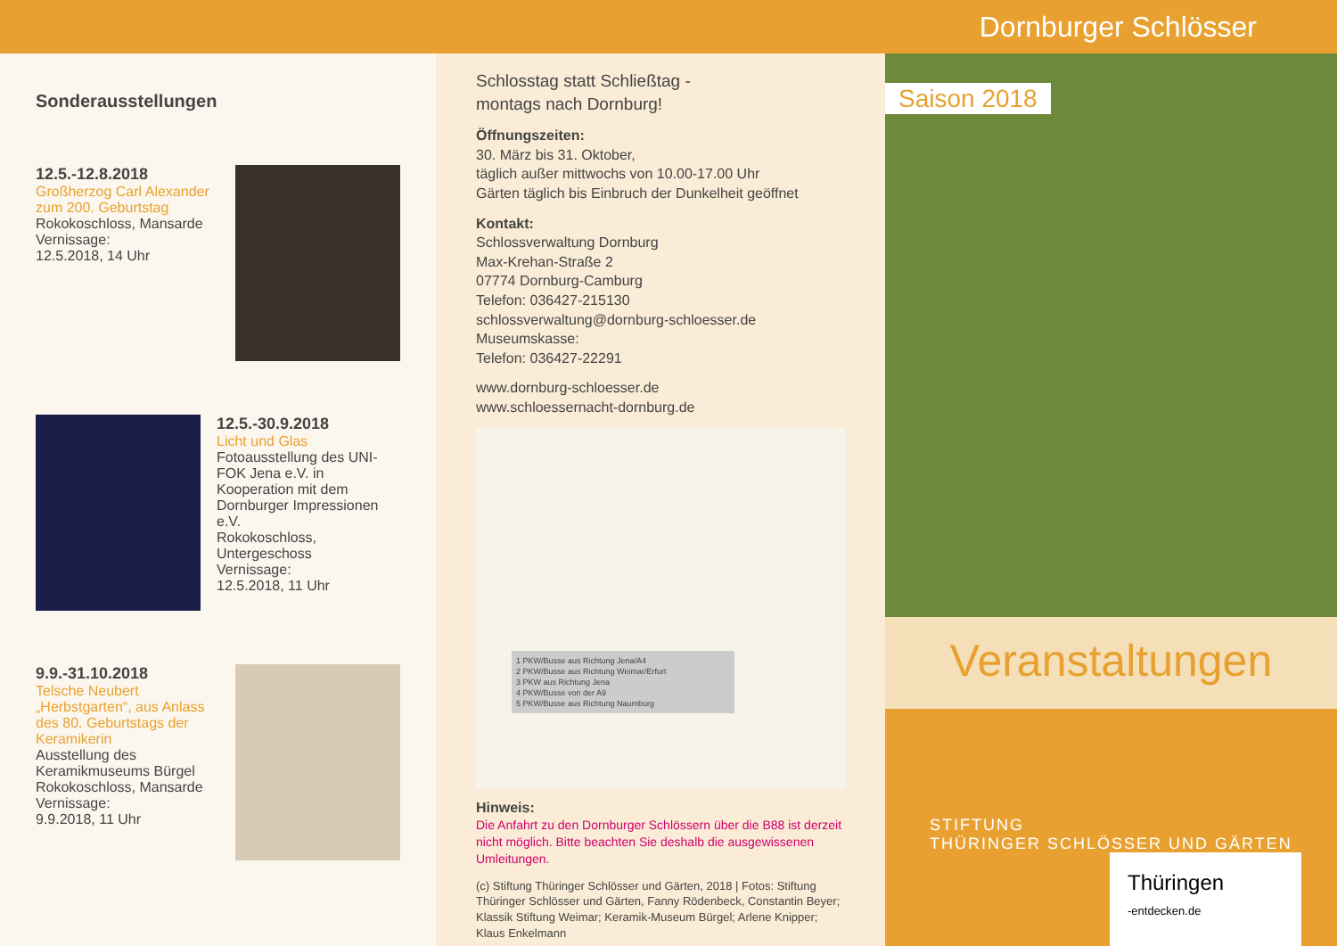Dornburger Schlösser
Sonderausstellungen
12.5.-12.8.2018
Großherzog Carl Alexander zum 200. Geburtstag
Rokokoschloss, Mansarde
Vernissage:
12.5.2018, 14 Uhr
12.5.-30.9.2018
Licht und Glas
Fotoausstellung des UNI-FOK Jena e.V. in Kooperation mit dem Dornburger Impressionen e.V.
Rokokoschloss, Untergeschoss
Vernissage:
12.5.2018, 11 Uhr
9.9.-31.10.2018
Telsche Neubert „Herbstgarten“, aus Anlass des 80. Geburtstags der Keramikerin
Ausstellung des Keramikmuseums Bürgel
Rokokoschloss, Mansarde
Vernissage:
9.9.2018, 11 Uhr
Schlosstag statt Schließtag -
montags nach Dornburg!
Öffnungszeiten:
30. März bis 31. Oktober,
täglich außer mittwochs von 10.00-17.00 Uhr
Gärten täglich bis Einbruch der Dunkelheit geöffnet
Kontakt:
Schlossverwaltung Dornburg
Max-Krehan-Straße 2
07774 Dornburg-Camburg
Telefon: 036427-215130
schlossverwaltung@dornburg-schloesser.de
Museumskasse:
Telefon: 036427-22291
www.dornburg-schloesser.de
www.schloessernacht-dornburg.de
1 PKW/Busse aus Richtung Jena/A4
2 PKW/Busse aus Richtung Weimar/Erfurt
3 PKW aus Richtung Jena
4 PKW/Busse von der A9
5 PKW/Busse aus Richtung Naumburg
Hinweis:
Die Anfahrt zu den Dornburger Schlössern über die B88 ist derzeit nicht möglich. Bitte beachten Sie deshalb die ausgewissenen Umleitungen.
(c) Stiftung Thüringer Schlösser und Gärten, 2018 | Fotos: Stiftung Thüringer Schlösser und Gärten, Fanny Rödenbeck, Constantin Beyer; Klassik Stiftung Weimar; Keramik-Museum Bürgel; Arlene Knipper; Klaus Enkelmann
Saison 2018
Veranstaltungen
STIFTUNG
THÜRINGER SCHLÖSSER UND GÄRTEN
Thüringen
-entdecken.de